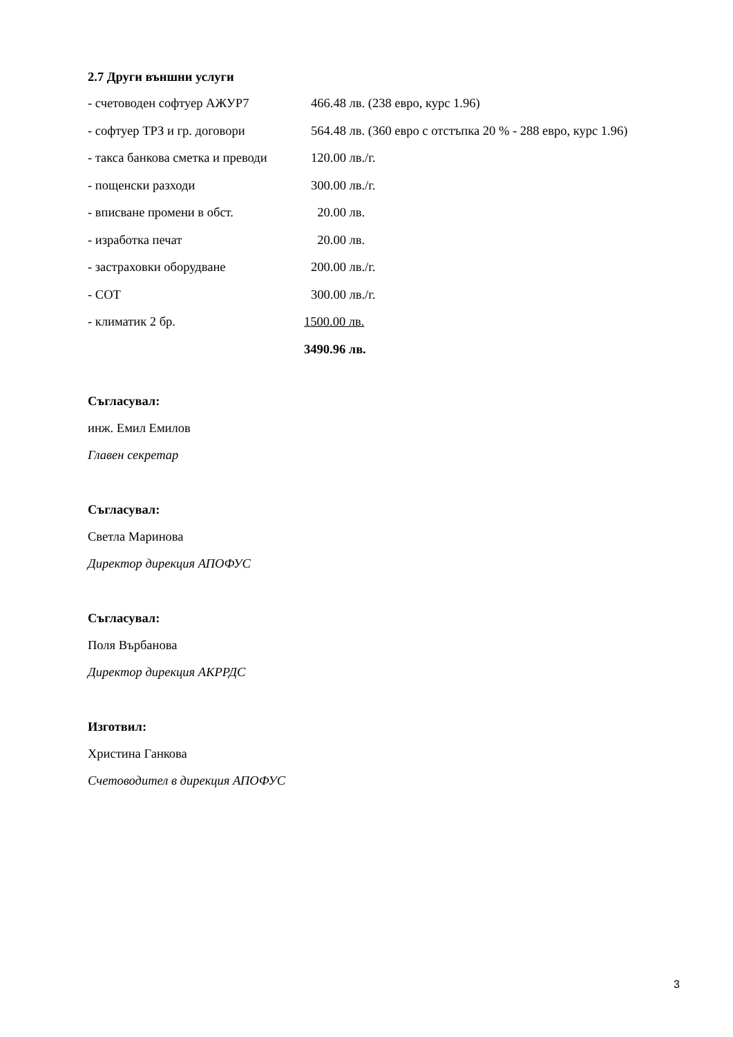2.7 Други външни услуги
| - счетоводен софтуер АЖУР7 | 466.48 лв. (238 евро, курс 1.96) |
| - софтуер ТРЗ и гр. договори | 564.48 лв. (360 евро с отстъпка 20 % - 288 евро, курс 1.96) |
| - такса банкова сметка и преводи | 120.00 лв./г. |
| - пощенски разходи | 300.00 лв./г. |
| - вписване промени в обст. | 20.00 лв. |
| - изработка печат | 20.00 лв. |
| - застраховки оборудване | 200.00 лв./г. |
| - СОТ | 300.00 лв./г. |
| - климатик 2 бр. | 1500.00 лв. |
| | 3490.96 лв. |
Съгласувал:
инж. Емил Емилов
Главен секретар
Съгласувал:
Светла Маринова
Директор дирекция АПОФУС
Съгласувал:
Поля Върбанова
Директор дирекция АКРРДС
Изготвил:
Христина Ганкова
Счетоводител в дирекция АПОФУС
3